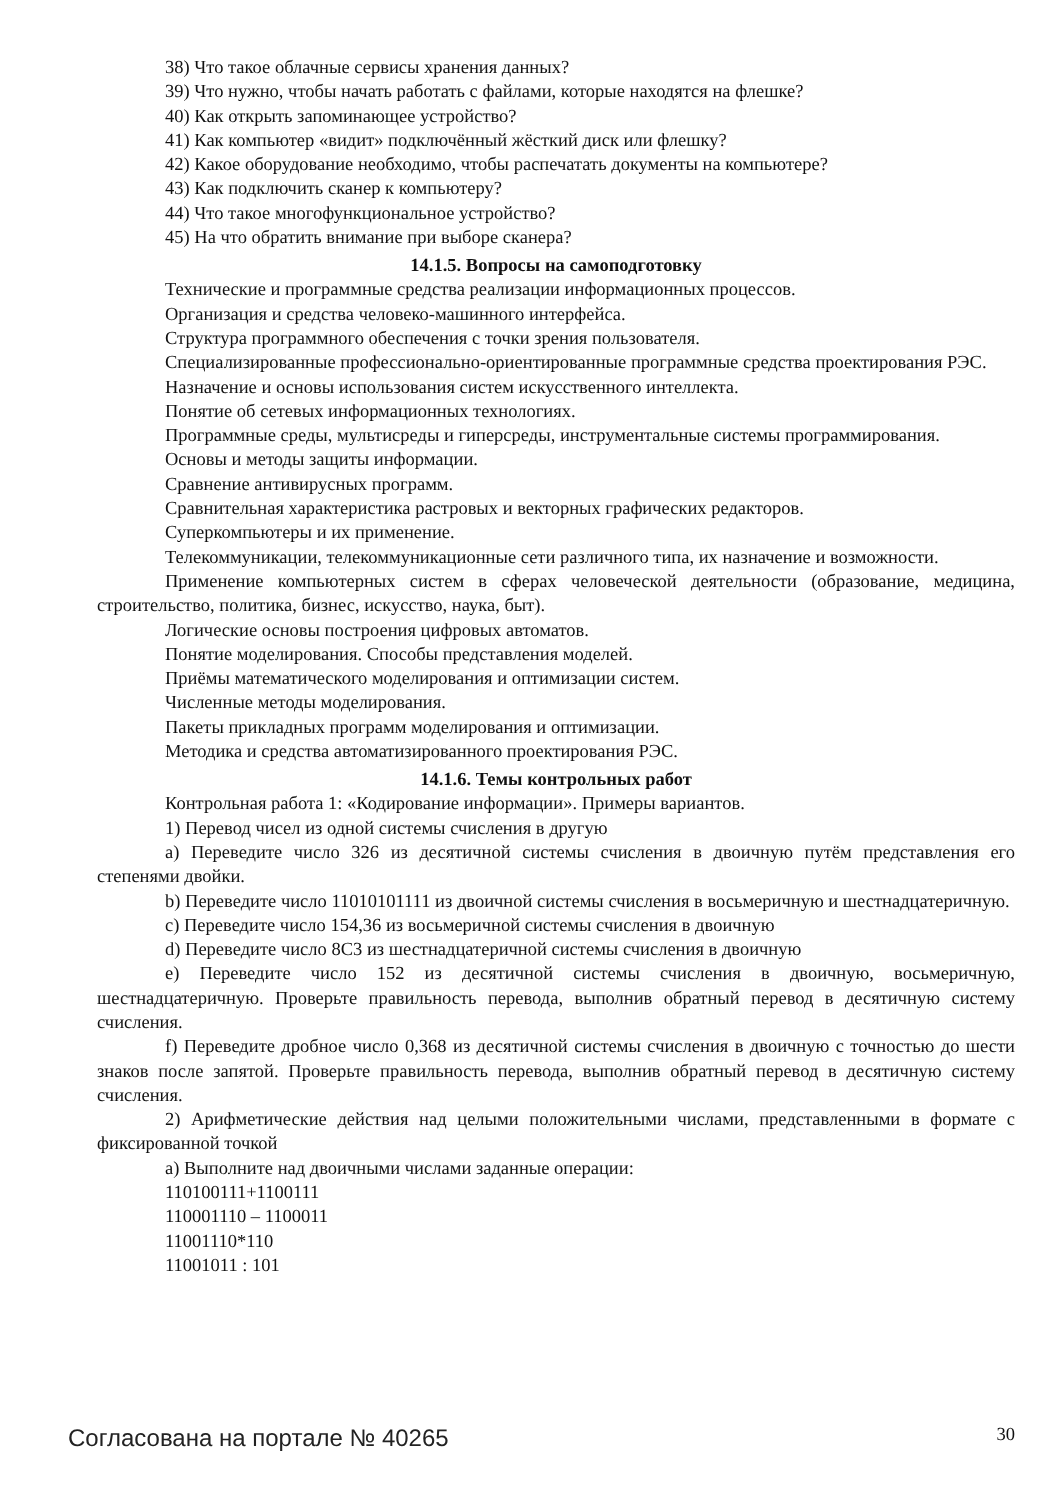38) Что такое облачные сервисы хранения данных?
39) Что нужно, чтобы начать работать с файлами, которые находятся на флешке?
40) Как открыть запоминающее устройство?
41) Как компьютер «видит» подключённый жёсткий диск или флешку?
42) Какое оборудование необходимо, чтобы распечатать документы на компьютере?
43) Как подключить сканер к компьютеру?
44) Что такое многофункциональное устройство?
45) На что обратить внимание при выборе сканера?
14.1.5. Вопросы на самоподготовку
Технические и программные средства реализации информационных процессов.
Организация и средства человеко-машинного интерфейса.
Структура программного обеспечения с точки зрения пользователя.
Специализированные профессионально-ориентированные программные средства проектирования РЭС.
Назначение и основы использования систем искусственного интеллекта.
Понятие об сетевых информационных технологиях.
Программные среды, мультисреды и гиперсреды, инструментальные системы программирования.
Основы и методы защиты информации.
Сравнение антивирусных программ.
Сравнительная характеристика растровых и векторных графических редакторов.
Суперкомпьютеры и их применение.
Телекоммуникации, телекоммуникационные сети различного типа, их назначение и возможности.
Применение компьютерных систем в сферах человеческой деятельности (образование, медицина, строительство, политика, бизнес, искусство, наука, быт).
Логические основы построения цифровых автоматов.
Понятие моделирования. Способы представления моделей.
Приёмы математического моделирования и оптимизации систем.
Численные методы моделирования.
Пакеты прикладных программ моделирования и оптимизации.
Методика и средства автоматизированного проектирования РЭС.
14.1.6. Темы контрольных работ
Контрольная работа 1: «Кодирование информации». Примеры вариантов.
1) Перевод чисел из одной системы счисления в другую
a) Переведите число 326 из десятичной системы счисления в двоичную путём представления его степенями двойки.
b) Переведите число 11010101111 из двоичной системы счисления в восьмеричную и шестнадцатеричную.
c) Переведите число 154,36 из восьмеричной системы счисления в двоичную
d) Переведите число 8C3 из шестнадцатеричной системы счисления в двоичную
e) Переведите число 152 из десятичной системы счисления в двоичную, восьмеричную, шестнадцатеричную. Проверьте правильность перевода, выполнив обратный перевод в десятичную систему счисления.
f) Переведите дробное число 0,368 из десятичной системы счисления в двоичную с точностью до шести знаков после запятой. Проверьте правильность перевода, выполнив обратный перевод в десятичную систему счисления.
2) Арифметические действия над целыми положительными числами, представленными в формате с фиксированной точкой
a) Выполните над двоичными числами заданные операции:
110100111+1100111
110001110 – 1100011
11001110*110
11001011 : 101
Согласована на портале № 40265 30